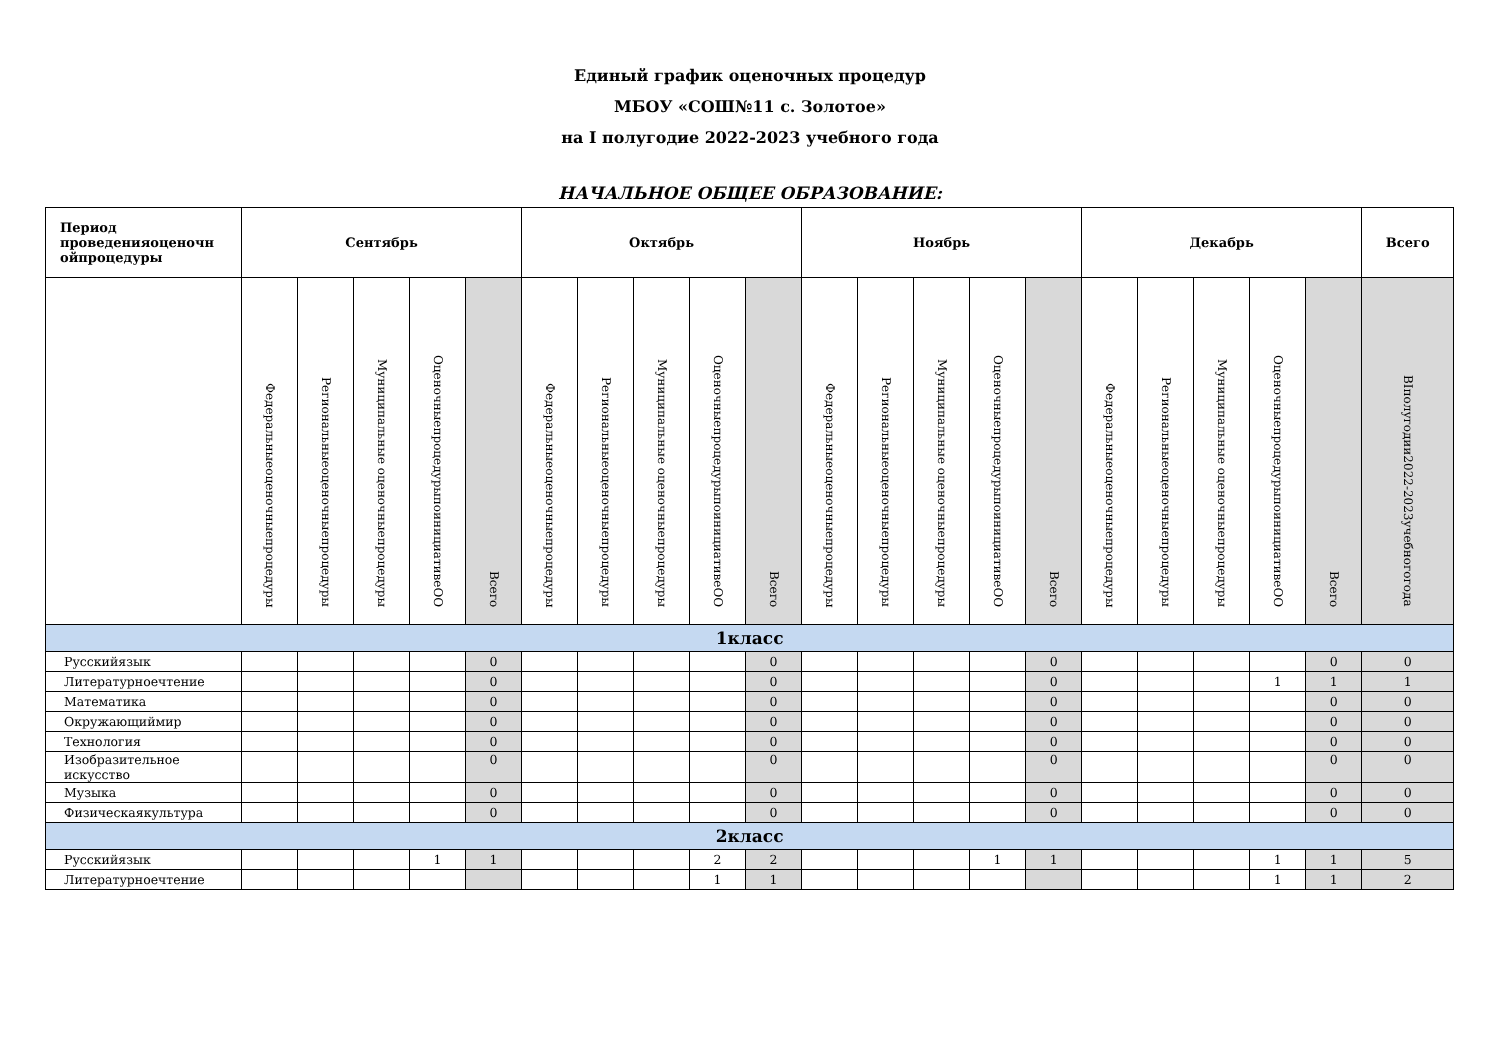Единый график оценочных процедур
МБОУ «СОШ№11 с. Золотое»
на I полугодие 2022-2023 учебного года
НАЧАЛЬНОЕ ОБЩЕЕ ОБРАЗОВАНИЕ:
| Период проведенияоценочн ойпроцедуры | Сентябрь | | | | | Октябрь | | | | | Ноябрь | | | | | Декабрь | | | | | Всего |
| --- | --- | --- | --- | --- | --- | --- | --- | --- | --- | --- | --- | --- | --- | --- | --- | --- | --- | --- | --- | --- | --- |
| | Федеральныеоценочныепроцедуры | Региональныеоценочныепроцедуры | Муниципальные оценочныепроцедуры | ОценочныепроцедурыпоинициативеОО | Всего | Федеральныеоценочныепроцедуры | Региональныеоценочныепроцедуры | Муниципальные оценочныепроцедуры | ОценочныепроцедурыпоинициативеОО | Всего | Федеральныеоценочныепроцедуры | Региональныеоценочныепроцедуры | Муниципальные оценочныепроцедуры | ОценочныепроцедурыпоинициативеОО | Всего | Федеральныеоценочныепроцедуры | Региональныеоценочныепроцедуры | Муниципальные оценочныепроцедуры | ОценочныепроцедурыпоинициативеОО | Всего | ВIполугодии2022-2023учебногогода |
| 1класс | | | | | | | | | | | | | | | | | | | | | |
| Русскийязык | | | | | 0 | | | | | 0 | | | | | 0 | | | | | 0 | 0 |
| Литературноечтение | | | | | 0 | | | | | 0 | | | | | 0 | | | | 1 | 1 | 1 |
| Математика | | | | | 0 | | | | | 0 | | | | | 0 | | | | | 0 | 0 |
| Окружающиймир | | | | | 0 | | | | | 0 | | | | | 0 | | | | | 0 | 0 |
| Технология | | | | | 0 | | | | | 0 | | | | | 0 | | | | | 0 | 0 |
| Изобразительное искусство | | | | | 0 | | | | | 0 | | | | | 0 | | | | | 0 | 0 |
| Музыка | | | | | 0 | | | | | 0 | | | | | 0 | | | | | 0 | 0 |
| Физическаякультура | | | | | 0 | | | | | 0 | | | | | 0 | | | | | 0 | 0 |
| 2класс | | | | | | | | | | | | | | | | | | | | | |
| Русскийязык | | | | 1 | 1 | | | | 2 | 2 | | | | 1 | 1 | | | | 1 | 1 | 5 |
| Литературноечтение | | | | | | | | | 1 | 1 | | | | | | | | | 1 | 1 | 2 |